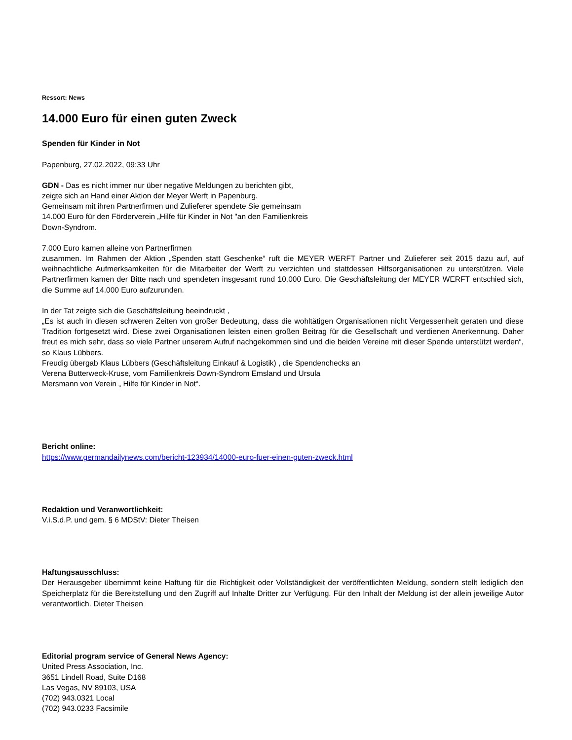Ressort: News
14.000 Euro für einen guten Zweck
Spenden für Kinder in Not
Papenburg, 27.02.2022, 09:33 Uhr
GDN - Das es nicht immer nur über negative Meldungen zu berichten gibt,
zeigte sich an Hand einer Aktion der Meyer Werft in Papenburg.
Gemeinsam mit ihren Partnerfirmen und Zulieferer spendete Sie gemeinsam
14.000 Euro für den Förderverein „Hilfe für Kinder in Not "an den Familienkreis
Down-Syndrom.
7.000 Euro kamen alleine von Partnerfirmen
zusammen. Im Rahmen der Aktion „Spenden statt Geschenke“ ruft die MEYER WERFT Partner und Zulieferer seit 2015 dazu auf, auf weihnachtliche Aufmerksamkeiten für die Mitarbeiter der Werft zu verzichten und stattdessen Hilfsorganisationen zu unterstützen. Viele Partnerfirmen kamen der Bitte nach und spendeten insgesamt rund 10.000 Euro. Die Geschäftsleitung der MEYER WERFT entschied sich, die Summe auf 14.000 Euro aufzurunden.
In der Tat zeigte sich die Geschäftsleitung beeindruckt ,
„Es ist auch in diesen schweren Zeiten von großer Bedeutung, dass die wohltätigen Organisationen nicht Vergessenheit geraten und diese Tradition fortgesetzt wird. Diese zwei Organisationen leisten einen großen Beitrag für die Gesellschaft und verdienen Anerkennung. Daher freut es mich sehr, dass so viele Partner unserem Aufruf nachgekommen sind und die beiden Vereine mit dieser Spende unterstützt werden“, so Klaus Lübbers.
Freudig übergab Klaus Lübbers (Geschäftsleitung Einkauf & Logistik) , die Spendenchecks an
Verena Butterweck-Kruse, vom Familienkreis Down-Syndrom Emsland und Ursula
Mersmann von Verein „ Hilfe für Kinder in Not“.
Bericht online:
https://www.germandailynews.com/bericht-123934/14000-euro-fuer-einen-guten-zweck.html
Redaktion und Veranwortlichkeit:
V.i.S.d.P. und gem. § 6 MDStV: Dieter Theisen
Haftungsausschluss:
Der Herausgeber übernimmt keine Haftung für die Richtigkeit oder Vollständigkeit der veröffentlichten Meldung, sondern stellt lediglich den Speicherplatz für die Bereitstellung und den Zugriff auf Inhalte Dritter zur Verfügung. Für den Inhalt der Meldung ist der allein jeweilige Autor verantwortlich. Dieter Theisen
Editorial program service of General News Agency:
United Press Association, Inc.
3651 Lindell Road, Suite D168
Las Vegas, NV 89103, USA
(702) 943.0321 Local
(702) 943.0233 Facsimile